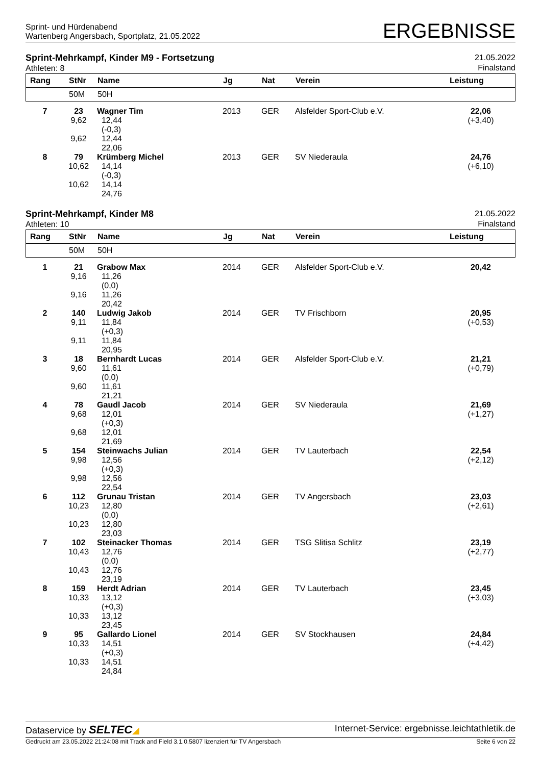Sprint- und Hürdenabend
Wartenberg Angersbach, Sportplatz, 21.05.2022
ERGEBNISSE
Sprint-Mehrkampf, Kinder M9 - Fortsetzung
Athleten: 8
21.05.2022
Finalstand
| Rang | StNr | Name | Jg | Nat | Verein | Leistung |
| --- | --- | --- | --- | --- | --- | --- |
| | 50M | 50H | | | | |
| 7 | 23 9,62 9,62 | Wagner Tim 12,44 (-0,3) 12,44 22,06 | 2013 | GER | Alsfelder Sport-Club e.V. | 22,06 (+3,40) |
| 8 | 79 10,62 10,62 | Krümberg Michel 14,14 (-0,3) 14,14 24,76 | 2013 | GER | SV Niederaula | 24,76 (+6,10) |
Sprint-Mehrkampf, Kinder M8
Athleten: 10
21.05.2022
Finalstand
| Rang | StNr | Name | Jg | Nat | Verein | Leistung |
| --- | --- | --- | --- | --- | --- | --- |
| | 50M | 50H | | | | |
| 1 | 21 9,16 9,16 | Grabow Max 11,26 (0,0) 11,26 20,42 | 2014 | GER | Alsfelder Sport-Club e.V. | 20,42 |
| 2 | 140 9,11 9,11 | Ludwig Jakob 11,84 (+0,3) 11,84 20,95 | 2014 | GER | TV Frischborn | 20,95 (+0,53) |
| 3 | 18 9,60 9,60 | Bernhardt Lucas 11,61 (0,0) 11,61 21,21 | 2014 | GER | Alsfelder Sport-Club e.V. | 21,21 (+0,79) |
| 4 | 78 9,68 9,68 | Gaudl Jacob 12,01 (+0,3) 12,01 21,69 | 2014 | GER | SV Niederaula | 21,69 (+1,27) |
| 5 | 154 9,98 9,98 | Steinwachs Julian 12,56 (+0,3) 12,56 22,54 | 2014 | GER | TV Lauterbach | 22,54 (+2,12) |
| 6 | 112 10,23 10,23 | Grunau Tristan 12,80 (0,0) 12,80 23,03 | 2014 | GER | TV Angersbach | 23,03 (+2,61) |
| 7 | 102 10,43 10,43 | Steinacker Thomas 12,76 (0,0) 12,76 23,19 | 2014 | GER | TSG Slitisa Schlitz | 23,19 (+2,77) |
| 8 | 159 10,33 10,33 | Herdt Adrian 13,12 (+0,3) 13,12 23,45 | 2014 | GER | TV Lauterbach | 23,45 (+3,03) |
| 9 | 95 10,33 10,33 | Gallardo Lionel 14,51 (+0,3) 14,51 24,84 | 2014 | GER | SV Stockhausen | 24,84 (+4,42) |
Dataservice by SELTEC◢ Internet-Service: ergebnisse.leichtathletik.de
Gedruckt am 23.05.2022 21:24:08 mit Track and Field 3.1.0.5807 lizenziert für TV Angersbach
Seite 6 von 22